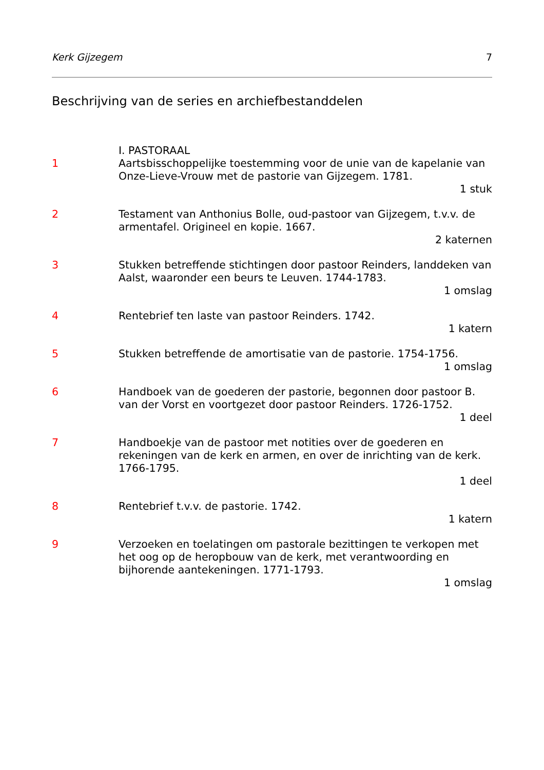Kerk Gijzegem 7
Beschrijving van de series en archiefbestanddelen
I. PASTORAAL
1 Aartsbisschoppelijke toestemming voor de unie van de kapelanie van Onze-Lieve-Vrouw met de pastorie van Gijzegem. 1781.
1 stuk
2 Testament van Anthonius Bolle, oud-pastoor van Gijzegem, t.v.v. de armentafel. Origineel en kopie. 1667.
2 katernen
3 Stukken betreffende stichtingen door pastoor Reinders, landdeken van Aalst, waaronder een beurs te Leuven. 1744-1783.
1 omslag
4 Rentebrief ten laste van pastoor Reinders. 1742.
1 katern
5 Stukken betreffende de amortisatie van de pastorie. 1754-1756.
1 omslag
6 Handboek van de goederen der pastorie, begonnen door pastoor B. van der Vorst en voortgezet door pastoor Reinders. 1726-1752.
1 deel
7 Handboekje van de pastoor met notities over de goederen en rekeningen van de kerk en armen, en over de inrichting van de kerk. 1766-1795.
1 deel
8 Rentebrief t.v.v. de pastorie. 1742.
1 katern
9 Verzoeken en toelatingen om pastorale bezittingen te verkopen met het oog op de heropbouw van de kerk, met verantwoording en bijhorende aantekeningen. 1771-1793.
1 omslag